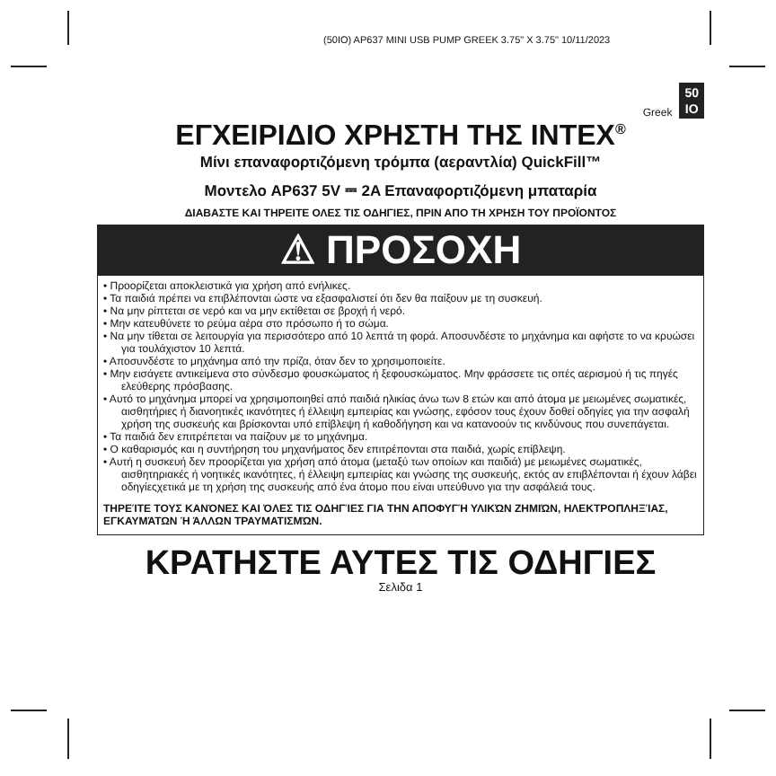(50IO) AP637 MINI USB PUMP GREEK 3.75" X 3.75" 10/11/2023
Greek
50
IO
ΕΓΧΕΙΡΙΔΙΟ ΧΡΗΣΤΗ ΤΗΣ INTEX<sup>®</sup>
Μίνι επαναφορτιζόμενη τρόμπα (αεραντλία) QuickFill™
Μοντελο AP637 5V ⎓ 2A Επαναφορτιζόμενη μπαταρία
ΔΙΑΒΑΣΤΕ ΚΑΙ ΤΗΡΕΙΤΕ ΟΛΕΣ ΤΙΣ ΟΔΗΓΙΕΣ, ΠΡΙΝ ΑΠΟ ΤΗ ΧΡΗΣΗ ΤΟΥ ΠΡΟΪΟΝΤΟΣ
⚠ ΠΡΟΣΟΧΗ
• Προορίζεται αποκλειστικά για χρήση από ενήλικες.
• Τα παιδιά πρέπει να επιβλέπονται ώστε να εξασφαλιστεί ότι δεν θα παίξουν με τη συσκευή.
• Να μην ρίπτεται σε νερό και να μην εκτίθεται σε βροχή ή νερό.
• Μην κατευθύνετε το ρεύμα αέρα στο πρόσωπο ή το σώμα.
• Να μην τίθεται σε λειτουργία για περισσότερο από 10 λεπτά τη φορά. Αποσυνδέστε το μηχάνημα και αφήστε το να κρυώσει για τουλάχιστον 10 λεπτά.
• Αποσυνδέστε το μηχάνημα από την πρίζα, όταν δεν το χρησιμοποιείτε.
• Μην εισάγετε αντικείμενα στο σύνδεσμο φουσκώματος ή ξεφουσκώματος. Μην φράσσετε τις οπές αερισμού ή τις πηγές ελεύθερης πρόσβασης.
• Αυτό το μηχάνημα μπορεί να χρησιμοποιηθεί από παιδιά ηλικίας άνω των 8 ετών και από άτομα με μειωμένες σωματικές, αισθητήριες ή διανοητικές ικανότητες ή έλλειψη εμπειρίας και γνώσης, εφόσον τους έχουν δοθεί οδηγίες για την ασφαλή χρήση της συσκευής και βρίσκονται υπό επίβλεψη ή καθοδήγηση και να κατανοούν τις κινδύνους που συνεπάγεται.
• Τα παιδιά δεν επιτρέπεται να παίζουν με το μηχάνημα.
• Ο καθαρισμός και η συντήρηση του μηχανήματος δεν επιτρέπονται στα παιδιά, χωρίς επίβλεψη.
• Αυτή η συσκευή δεν προορίζεται για χρήση από άτομα (μεταξύ των οποίων και παιδιά) με μειωμένες σωματικές, αισθητηριακές ή νοητικές ικανότητες, ή έλλειψη εμπειρίας και γνώσης της συσκευής, εκτός αν επιβλέπονται ή έχουν λάβει οδηγίεςχετικά με τη χρήση της συσκευής από ένα άτομο που είναι υπεύθυνο για την ασφάλειά τους.
ΤΗΡΕΊΤΕ ΤΟΥΣ ΚΑΝΌΝΕΣ ΚΑΙ ΌΛΕΣ ΤΙΣ ΟΔΗΓΊΕΣ ΓΙΑ ΤΗΝ ΑΠΟΦΥΓΉ ΥΛΙΚΏΝ ΖΗΜΙΏΝ, ΗΛΕΚΤΡΟΠΛΗΞΊΑΣ, ΕΓΚΑΥΜΆΤΩΝ Ή ΆΛΛΩΝ ΤΡΑΥΜΑΤΙΣΜΏΝ.
ΚΡΑΤΗΣΤΕ ΑΥΤΕΣ ΤΙΣ ΟΔΗΓΙΕΣ
Σελιδα 1